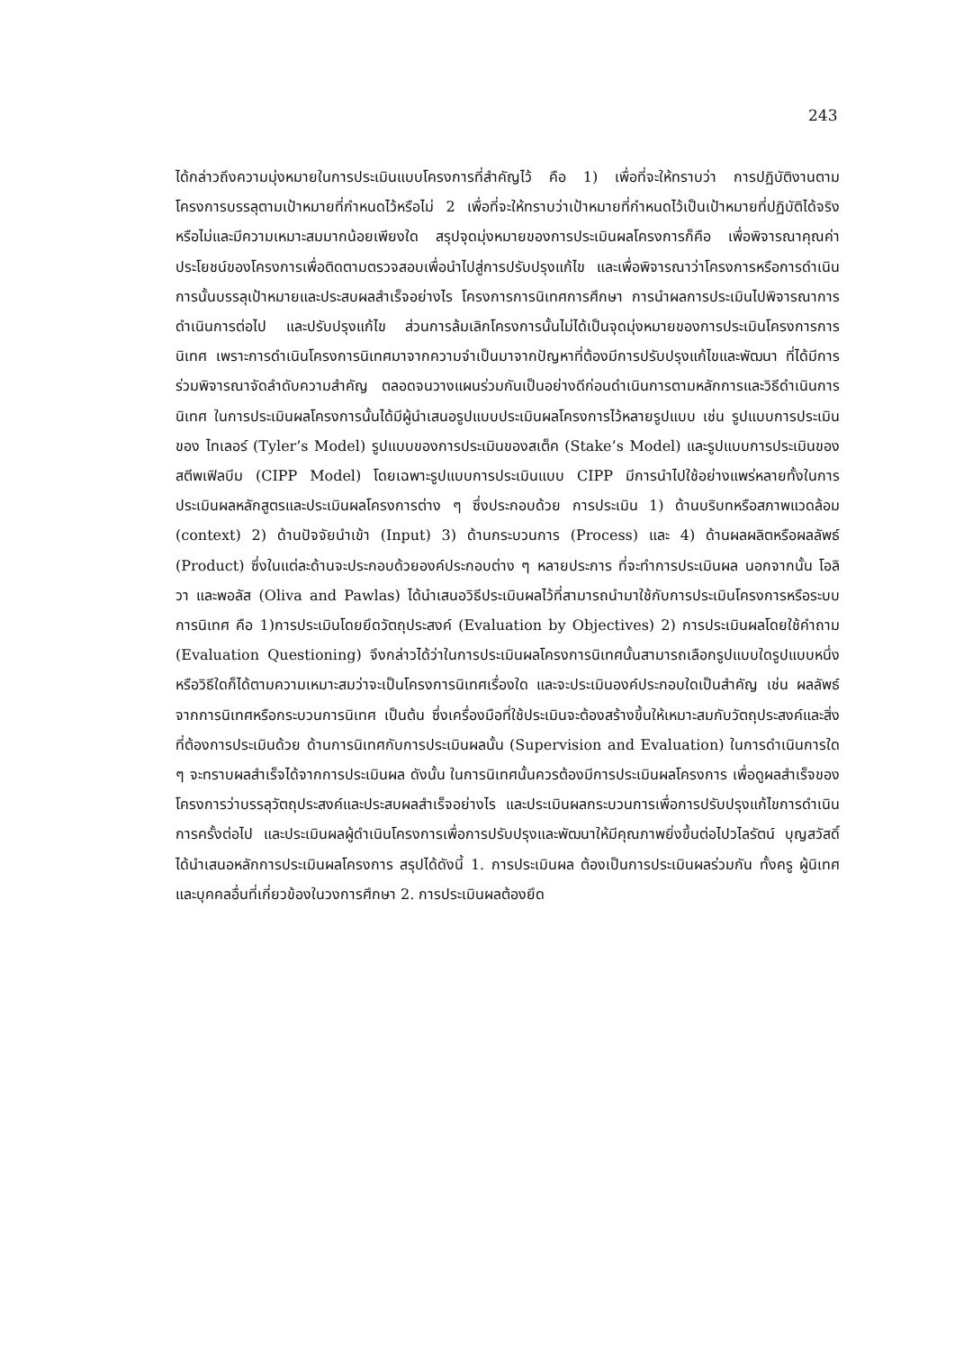243
ได้กล่าวถึงความมุ่งหมายในการประเมินแบบโครงการที่สำคัญไว้ คือ 1) เพื่อที่จะให้ทราบว่า การปฏิบัติงานตามโครงการบรรลุตามเป้าหมายที่กำหนดไว้หรือไม่ 2 เพื่อที่จะให้ทราบว่าเป้าหมายที่กำหนดไว้เป็นเป้าหมายที่ปฏิบัติได้จริงหรือไม่และมีความเหมาะสมมากน้อยเพียงใด สรุปจุดมุ่งหมายของการประเมินผลโครงการก็คือ เพื่อพิจารณาคุณค่า ประโยชน์ของโครงการเพื่อติดตามตรวจสอบเพื่อนำไปสู่การปรับปรุงแก้ไข และเพื่อพิจารณาว่าโครงการหรือการดำเนินการนั้นบรรลุเป้าหมายและประสบผลสำเร็จอย่างไร โครงการการนิเทศการศึกษา การนำผลการประเมินไปพิจารณาการดำเนินการต่อไป และปรับปรุงแก้ไข ส่วนการล้มเลิกโครงการนั้นไม่ได้เป็นจุดมุ่งหมายของการประเมินโครงการการนิเทศ เพราะการดำเนินโครงการนิเทศมาจากความจำเป็นมาจากปัญหาที่ต้องมีการปรับปรุงแก้ไขและพัฒนา ที่ได้มีการร่วมพิจารณาจัดลำดับความสำคัญ ตลอดจนวางแผนร่วมกันเป็นอย่างดีก่อนดำเนินการตามหลักการและวิธีดำเนินการนิเทศ ในการประเมินผลโครงการนั้นได้มีผู้นำเสนอรูปแบบประเมินผลโครงการไว้หลายรูปแบบ เช่น รูปแบบการประเมินของ ไทเลอร์ (Tyler’s Model) รูปแบบของการประเมินของสเต็ค (Stake’s Model) และรูปแบบการประเมินของ สตีพเฟิลบีม (CIPP Model) โดยเฉพาะรูปแบบการประเมินแบบ CIPP มีการนำไปใช้อย่างแพร่หลายทั้งในการประเมินผลหลักสูตรและประเมินผลโครงการต่าง ๆ ซึ่งประกอบด้วย การประเมิน 1) ด้านบริบทหรือสภาพแวดล้อม (context) 2) ด้านปัจจัยนำเข้า (Input) 3) ด้านกระบวนการ (Process) และ 4) ด้านผลผลิตหรือผลลัพธ์ (Product) ซึ่งในแต่ละด้านจะประกอบด้วยองค์ประกอบต่าง ๆ หลายประการ ที่จะทำการประเมินผล นอกจากนั้น โอลิวา และพอลัส (Oliva and Pawlas) ได้นำเสนอวิธีประเมินผลไว้ที่สามารถนำมาใช้กับการประเมินโครงการหรือระบบการนิเทศ คือ 1)การประเมินโดยยึดวัตถุประสงค์ (Evaluation by Objectives) 2) การประเมินผลโดยใช้คำถาม (Evaluation Questioning) จึงกล่าวได้ว่าในการประเมินผลโครงการนิเทศนั้นสามารถเลือกรูปแบบใดรูปแบบหนึ่งหรือวิธีใดก็ได้ตามความเหมาะสมว่าจะเป็นโครงการนิเทศเรื่องใด และจะประเมินองค์ประกอบใดเป็นสำคัญ เช่น ผลลัพธ์จากการนิเทศหรือกระบวนการนิเทศ เป็นต้น ซึ่งเครื่องมือที่ใช้ประเมินจะต้องสร้างขึ้นให้เหมาะสมกับวัตถุประสงค์และสิ่งที่ต้องการประเมินด้วย ด้านการนิเทศกับการประเมินผลนั้น (Supervision and Evaluation) ในการดำเนินการใด ๆ จะทราบผลสำเร็จได้จากการประเมินผล ดังนั้น ในการนิเทศนั้นควรต้องมีการประเมินผลโครงการ เพื่อดูผลสำเร็จของโครงการว่าบรรลุวัตถุประสงค์และประสบผลสำเร็จอย่างไร และประเมินผลกระบวนการเพื่อการปรับปรุงแก้ไขการดำเนินการครั้งต่อไป และประเมินผลผู้ดำเนินโครงการเพื่อการปรับปรุงและพัฒนาให้มีคุณภาพยิ่งขึ้นต่อไปวไลรัตน์ บุญสวัสดิ์ ได้นำเสนอหลักการประเมินผลโครงการ สรุปได้ดังนี้ 1. การประเมินผล ต้องเป็นการประเมินผลร่วมกัน ทั้งครู ผู้นิเทศ และบุคคลอื่นที่เกี่ยวข้องในวงการศึกษา 2. การประเมินผลต้องยึด